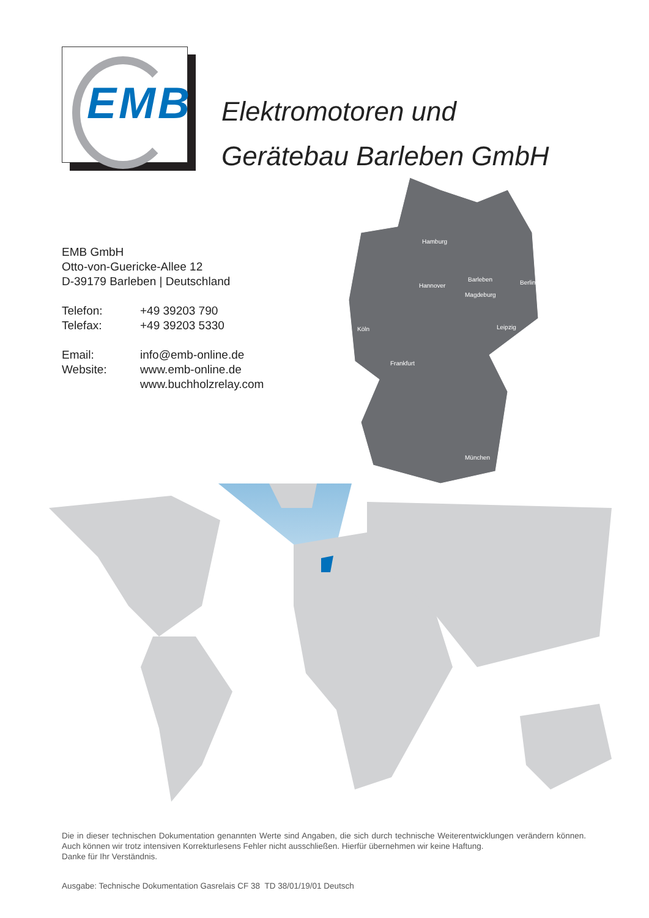EMB
Elektromotoren und
Gerätebau Barleben GmbH
EMB GmbH
Otto-von-Guericke-Allee 12
D-39179 Barleben | Deutschland
| Telefon: | +49 39203 790 |
| Telefax: | +49 39203 5330 |
| Email: | info@emb-online.de |
| Website: | www.emb-online.de www.buchholzrelay.com |
Hamburg
Hannover
Barleben
Magdeburg
Berlin
Leipzig
Köln
Frankfurt
München
Die in dieser technischen Dokumentation genannten Werte sind Angaben, die sich durch technische Weiterentwicklungen verändern können. Auch können wir trotz intensiven Korrekturlesens Fehler nicht ausschließen. Hierfür übernehmen wir keine Haftung.
Danke für Ihr Verständnis.
Ausgabe: Technische Dokumentation Gasrelais CF 38 TD 38/01/19/01 Deutsch